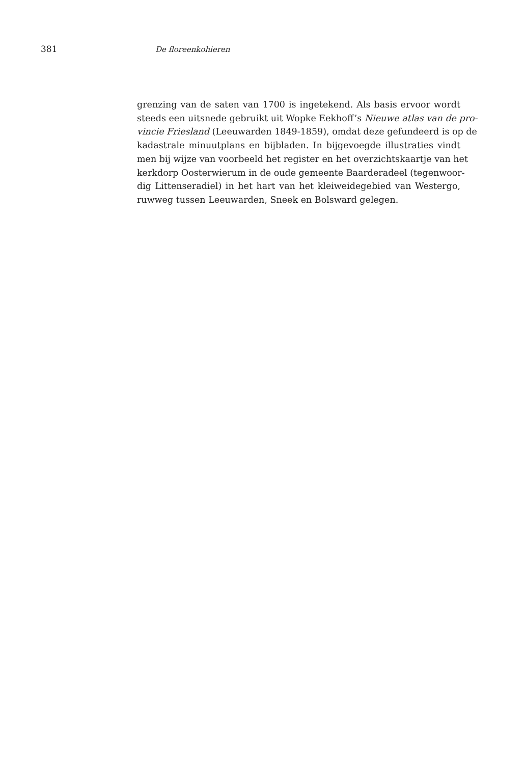381 De floreenkohieren
grenzing van de saten van 1700 is ingetekend. Als basis ervoor wordt
steeds een uitsnede gebruikt uit Wopke Eekhoff’s Nieuwe atlas van de pro-
vincie Friesland (Leeuwarden 1849-1859), omdat deze gefundeerd is op de
kadastrale minuutplans en bijbladen. In bijgevoegde illustraties vindt
men bij wijze van voorbeeld het register en het overzichtskaartje van het
kerkdorp Oosterwierum in de oude gemeente Baarderadeel (tegenwoor-
dig Littenseradiel) in het hart van het kleiweidegebied van Westergo,
ruwweg tussen Leeuwarden, Sneek en Bolsward gelegen.